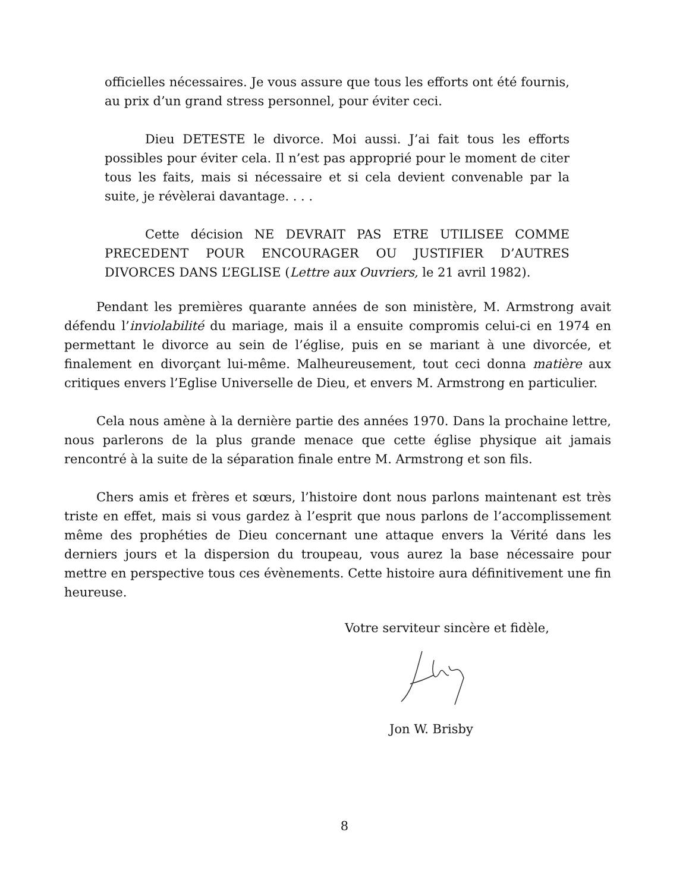officielles nécessaires. Je vous assure que tous les efforts ont été fournis, au prix d’un grand stress personnel, pour éviter ceci.
Dieu DETESTE le divorce. Moi aussi. J’ai fait tous les efforts possibles pour éviter cela. Il n’est pas approprié pour le moment de citer tous les faits, mais si nécessaire et si cela devient convenable par la suite, je révèlerai davantage. . . .
Cette décision NE DEVRAIT PAS ETRE UTILISEE COMME PRECEDENT POUR ENCOURAGER OU JUSTIFIER D’AUTRES DIVORCES DANS L’EGLISE (Lettre aux Ouvriers, le 21 avril 1982).
Pendant les premières quarante années de son ministère, M. Armstrong avait défendu l’inviolabilité du mariage, mais il a ensuite compromis celui-ci en 1974 en permettant le divorce au sein de l’église, puis en se mariant à une divorcée, et finalement en divorçant lui-même. Malheureusement, tout ceci donna matière aux critiques envers l’Eglise Universelle de Dieu, et envers M. Armstrong en particulier.
Cela nous amène à la dernière partie des années 1970. Dans la prochaine lettre, nous parlerons de la plus grande menace que cette église physique ait jamais rencontré à la suite de la séparation finale entre M. Armstrong et son fils.
Chers amis et frères et sœurs, l’histoire dont nous parlons maintenant est très triste en effet, mais si vous gardez à l’esprit que nous parlons de l’accomplissement même des prophéties de Dieu concernant une attaque envers la Vérité dans les derniers jours et la dispersion du troupeau, vous aurez la base nécessaire pour mettre en perspective tous ces évènements. Cette histoire aura définitivement une fin heureuse.
Votre serviteur sincère et fidèle,
Jon W. Brisby
8